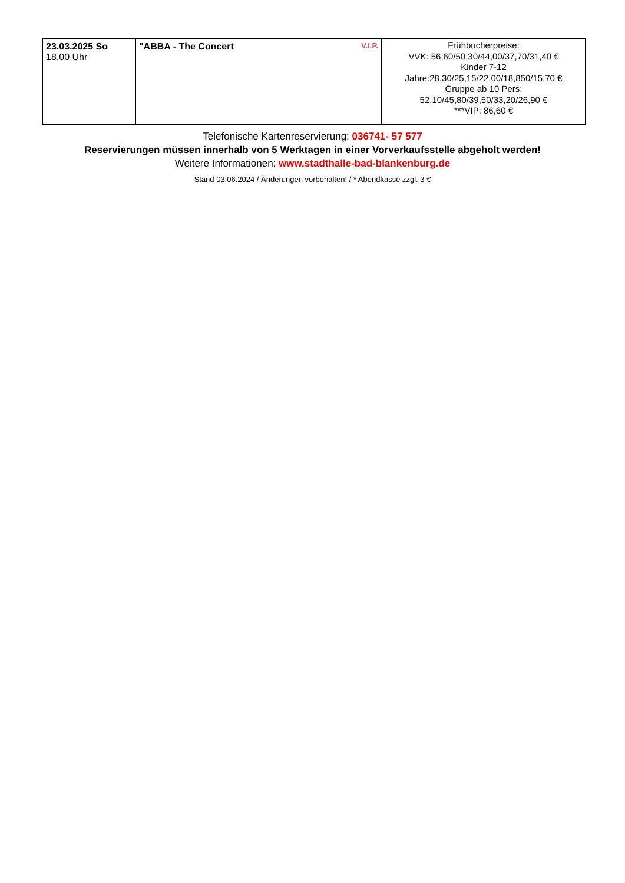| 23.03.2025 So 18.00 Uhr | V.I.P. "ABBA - The Concert | Frühbucherpreise: VVK: 56,60/50,30/44,00/37,70/31,40 € Kinder 7-12 Jahre:28,30/25,15/22,00/18,850/15,70 € Gruppe ab 10 Pers: 52,10/45,80/39,50/33,20/26,90 € ***VIP: 86,60 € |
Telefonische Kartenreservierung: 036741- 57 577
Reservierungen müssen innerhalb von 5 Werktagen in einer Vorverkaufsstelle abgeholt werden!
Weitere Informationen: www.stadthalle-bad-blankenburg.de
Stand 03.06.2024 / Änderungen vorbehalten! / * Abendkasse zzgl. 3 €